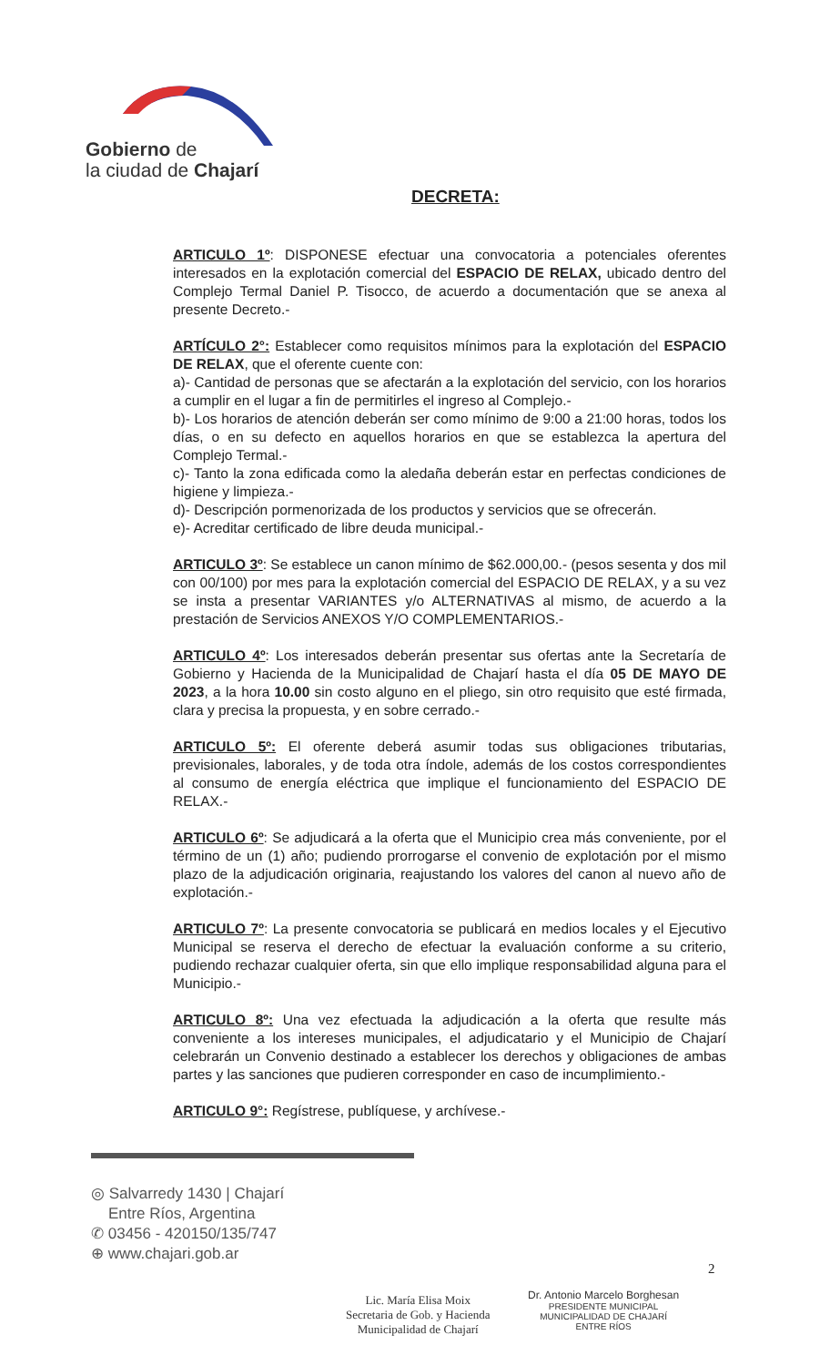Gobierno de
la ciudad de Chajarí
DECRETA:
ARTICULO 1º: DISPONESE efectuar una convocatoria a potenciales oferentes interesados en la explotación comercial del ESPACIO DE RELAX, ubicado dentro del Complejo Termal Daniel P. Tisocco, de acuerdo a documentación que se anexa al presente Decreto.-
ARTÍCULO 2°: Establecer como requisitos mínimos para la explotación del ESPACIO DE RELAX, que el oferente cuente con:
a)- Cantidad de personas que se afectarán a la explotación del servicio, con los horarios a cumplir en el lugar a fin de permitirles el ingreso al Complejo.-
b)- Los horarios de atención deberán ser como mínimo de 9:00 a 21:00 horas, todos los días, o en su defecto en aquellos horarios en que se establezca la apertura del Complejo Termal.-
c)- Tanto la zona edificada como la aledaña deberán estar en perfectas condiciones de higiene y limpieza.-
d)- Descripción pormenorizada de los productos y servicios que se ofrecerán.
e)- Acreditar certificado de libre deuda municipal.-
ARTICULO 3º: Se establece un canon mínimo de $62.000,00.- (pesos sesenta y dos mil con 00/100) por mes para la explotación comercial del ESPACIO DE RELAX, y a su vez se insta a presentar VARIANTES y/o ALTERNATIVAS al mismo, de acuerdo a la prestación de Servicios ANEXOS Y/O COMPLEMENTARIOS.-
ARTICULO 4º: Los interesados deberán presentar sus ofertas ante la Secretaría de Gobierno y Hacienda de la Municipalidad de Chajarí hasta el día 05 DE MAYO DE 2023, a la hora 10.00 sin costo alguno en el pliego, sin otro requisito que esté firmada, clara y precisa la propuesta, y en sobre cerrado.-
ARTICULO 5º: El oferente deberá asumir todas sus obligaciones tributarias, previsionales, laborales, y de toda otra índole, además de los costos correspondientes al consumo de energía eléctrica que implique el funcionamiento del ESPACIO DE RELAX.-
ARTICULO 6º: Se adjudicará a la oferta que el Municipio crea más conveniente, por el término de un (1) año; pudiendo prorrogarse el convenio de explotación por el mismo plazo de la adjudicación originaria, reajustando los valores del canon al nuevo año de explotación.-
ARTICULO 7º: La presente convocatoria se publicará en medios locales y el Ejecutivo Municipal se reserva el derecho de efectuar la evaluación conforme a su criterio, pudiendo rechazar cualquier oferta, sin que ello implique responsabilidad alguna para el Municipio.-
ARTICULO 8º: Una vez efectuada la adjudicación a la oferta que resulte más conveniente a los intereses municipales, el adjudicatario y el Municipio de Chajarí celebrarán un Convenio destinado a establecer los derechos y obligaciones de ambas partes y las sanciones que pudieren corresponder en caso de incumplimiento.-
ARTICULO 9°: Regístrese, publíquese, y archívese.-
◎ Salvarredy 1430 | Chajarí
Entre Ríos, Argentina
✆ 03456 - 420150/135/747
⊕ www.chajari.gob.ar
2
Lic. María Elisa Moix
Secretaria de Gob. y Hacienda
Municipalidad de Chajarí
Dr. Antonio Marcelo Borghesan
PRESIDENTE MUNICIPAL
MUNICIPALIDAD DE CHAJARÍ
ENTRE RÍOS